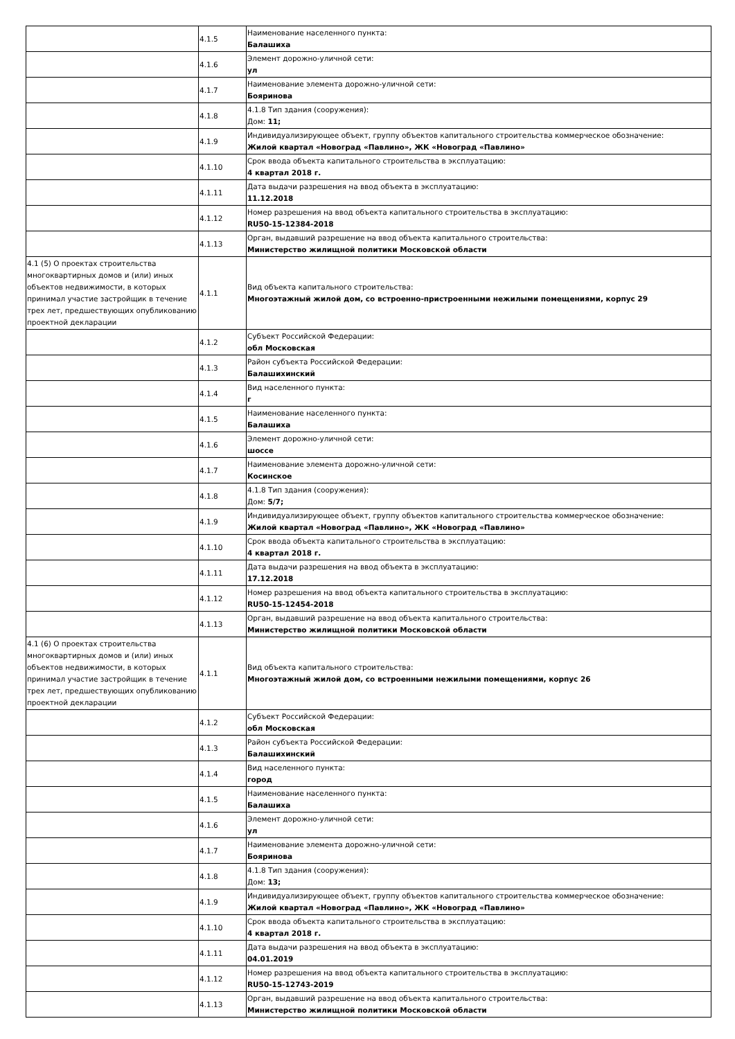| | 4.1.5 | Наименование населенного пункта: Балашиха |
| | 4.1.6 | Элемент дорожно-уличной сети: ул |
| | 4.1.7 | Наименование элемента дорожно-уличной сети: Бояринова |
| | 4.1.8 | 4.1.8 Тип здания (сооружения): Дом: 11; |
| | 4.1.9 | Индивидуализирующее объект, группу объектов капитального строительства коммерческое обозначение: Жилой квартал «Новоград «Павлино», ЖК «Новоград «Павлино» |
| | 4.1.10 | Срок ввода объекта капитального строительства в эксплуатацию: 4 квартал 2018 г. |
| | 4.1.11 | Дата выдачи разрешения на ввод объекта в эксплуатацию: 11.12.2018 |
| | 4.1.12 | Номер разрешения на ввод объекта капитального строительства в эксплуатацию: RU50-15-12384-2018 |
| | 4.1.13 | Орган, выдавший разрешение на ввод объекта капитального строительства: Министерство жилищной политики Московской области |
| 4.1 (5) О проектах строительства многоквартирных домов и (или) иных объектов недвижимости, в которых принимал участие застройщик в течение трех лет, предшествующих опубликованию проектной декларации | 4.1.1 | Вид объекта капитального строительства: Многоэтажный жилой дом, со встроенно-пристроенными нежилыми помещениями, корпус 29 |
| | 4.1.2 | Субъект Российской Федерации: обл Московская |
| | 4.1.3 | Район субъекта Российской Федерации: Балашихинский |
| | 4.1.4 | Вид населенного пункта: г |
| | 4.1.5 | Наименование населенного пункта: Балашиха |
| | 4.1.6 | Элемент дорожно-уличной сети: шоссе |
| | 4.1.7 | Наименование элемента дорожно-уличной сети: Косинское |
| | 4.1.8 | 4.1.8 Тип здания (сооружения): Дом: 5/7; |
| | 4.1.9 | Индивидуализирующее объект, группу объектов капитального строительства коммерческое обозначение: Жилой квартал «Новоград «Павлино», ЖК «Новоград «Павлино» |
| | 4.1.10 | Срок ввода объекта капитального строительства в эксплуатацию: 4 квартал 2018 г. |
| | 4.1.11 | Дата выдачи разрешения на ввод объекта в эксплуатацию: 17.12.2018 |
| | 4.1.12 | Номер разрешения на ввод объекта капитального строительства в эксплуатацию: RU50-15-12454-2018 |
| | 4.1.13 | Орган, выдавший разрешение на ввод объекта капитального строительства: Министерство жилищной политики Московской области |
| 4.1 (6) О проектах строительства многоквартирных домов и (или) иных объектов недвижимости, в которых принимал участие застройщик в течение трех лет, предшествующих опубликованию проектной декларации | 4.1.1 | Вид объекта капитального строительства: Многоэтажный жилой дом, со встроенными нежилыми помещениями, корпус 26 |
| | 4.1.2 | Субъект Российской Федерации: обл Московская |
| | 4.1.3 | Район субъекта Российской Федерации: Балашихинский |
| | 4.1.4 | Вид населенного пункта: город |
| | 4.1.5 | Наименование населенного пункта: Балашиха |
| | 4.1.6 | Элемент дорожно-уличной сети: ул |
| | 4.1.7 | Наименование элемента дорожно-уличной сети: Бояринова |
| | 4.1.8 | 4.1.8 Тип здания (сооружения): Дом: 13; |
| | 4.1.9 | Индивидуализирующее объект, группу объектов капитального строительства коммерческое обозначение: Жилой квартал «Новоград «Павлино», ЖК «Новоград «Павлино» |
| | 4.1.10 | Срок ввода объекта капитального строительства в эксплуатацию: 4 квартал 2018 г. |
| | 4.1.11 | Дата выдачи разрешения на ввод объекта в эксплуатацию: 04.01.2019 |
| | 4.1.12 | Номер разрешения на ввод объекта капитального строительства в эксплуатацию: RU50-15-12743-2019 |
| | 4.1.13 | Орган, выдавший разрешение на ввод объекта капитального строительства: Министерство жилищной политики Московской области |